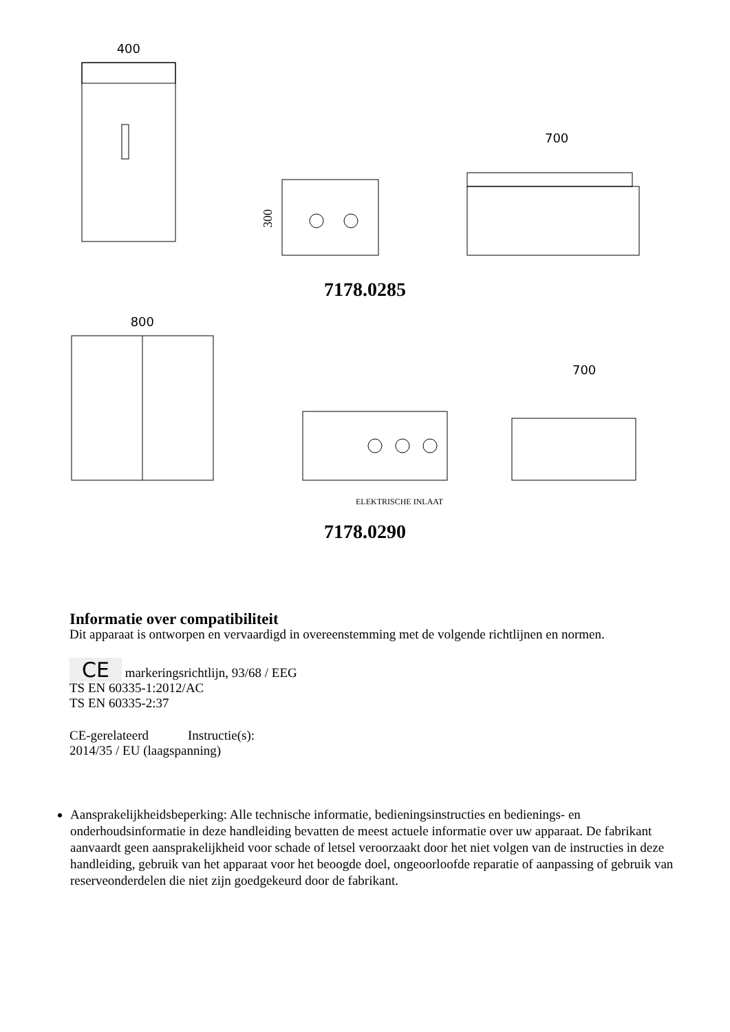400
300
700
7178.0285
800
700
ELEKTRISCHE INLAAT
7178.0290
Informatie over compatibiliteit
Dit apparaat is ontworpen en vervaardigd in overeenstemming met de volgende richtlijnen en normen.
CE markeringsrichtlijn, 93/68 / EEG
TS EN 60335-1:2012/AC
TS EN 60335-2:37
CE-gerelateerd Instructie(s):
2014/35 / EU (laagspanning)
Aansprakelijkheidsbeperking: Alle technische informatie, bedieningsinstructies en bedienings- en onderhoudsinformatie in deze handleiding bevatten de meest actuele informatie over uw apparaat. De fabrikant aanvaardt geen aansprakelijkheid voor schade of letsel veroorzaakt door het niet volgen van de instructies in deze handleiding, gebruik van het apparaat voor het beoogde doel, ongeoorloofde reparatie of aanpassing of gebruik van reserveonderdelen die niet zijn goedgekeurd door de fabrikant.